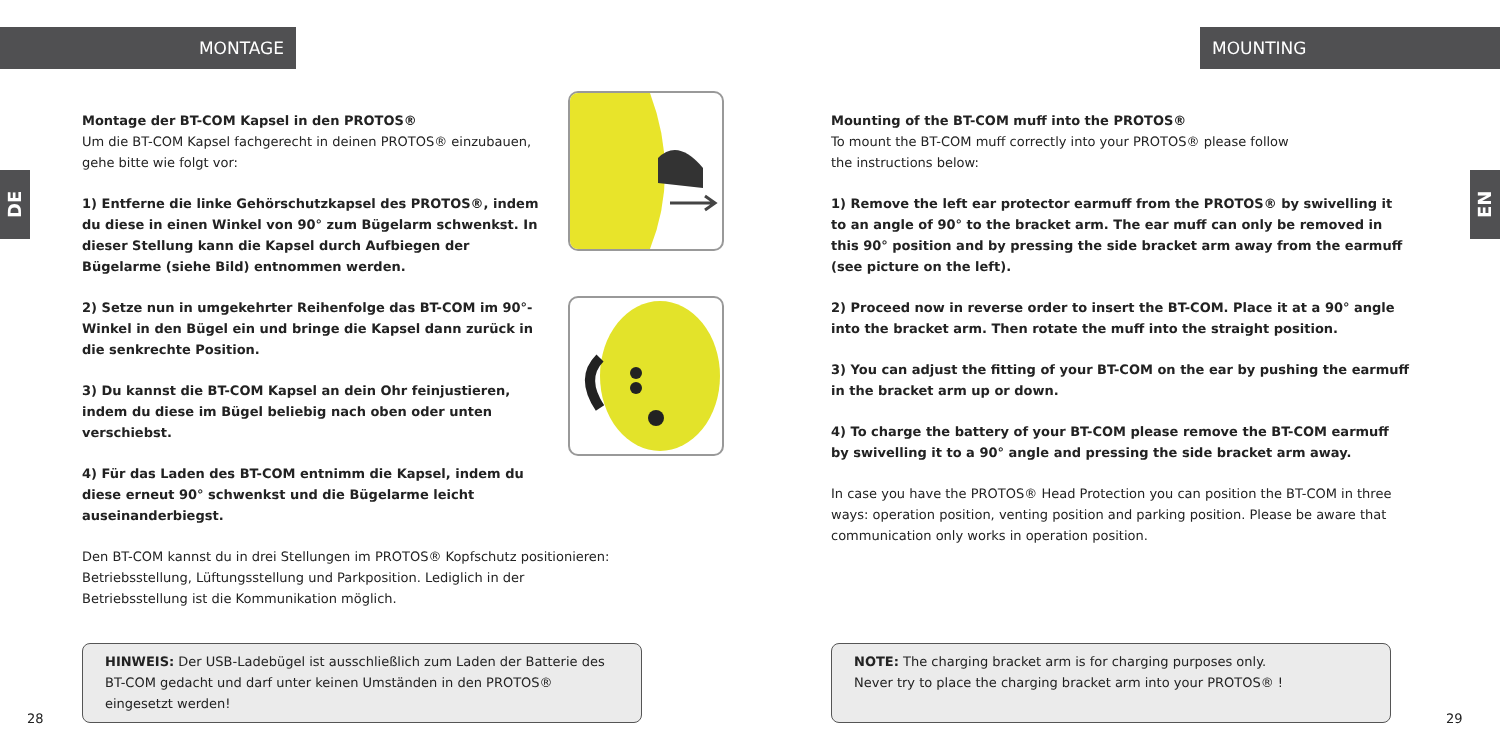MONTAGE
DE
Montage der BT-COM Kapsel in den PROTOS®
Um die BT-COM Kapsel fachgerecht in deinen PROTOS® einzubauen, gehe bitte wie folgt vor:
1) Entferne die linke Gehörschutzkapsel des PROTOS®, indem du diese in einen Winkel von 90° zum Bügelarm schwenkst. In dieser Stellung kann die Kapsel durch Aufbiegen der Bügelarme (siehe Bild) entnommen werden.
2) Setze nun in umgekehrter Reihenfolge das BT-COM im 90°-Winkel in den Bügel ein und bringe die Kapsel dann zurück in die senkrechte Position.
3) Du kannst die BT-COM Kapsel an dein Ohr feinjustieren, indem du diese im Bügel beliebig nach oben oder unten verschiebst.
4) Für das Laden des BT-COM entnimm die Kapsel, indem du diese erneut 90° schwenkst und die Bügelarme leicht auseinanderbiegst.
Den BT-COM kannst du in drei Stellungen im PROTOS® Kopfschutz positionieren: Betriebsstellung, Lüftungsstellung und Parkposition. Lediglich in der Betriebsstellung ist die Kommunikation möglich.
HINWEIS: Der USB-Ladebügel ist ausschließlich zum Laden der Batterie des BT-COM gedacht und darf unter keinen Umständen in den PROTOS® eingesetzt werden!
28
MOUNTING
EN
Mounting of the BT-COM muff into the PROTOS®
To mount the BT-COM muff correctly into your PROTOS® please follow
the instructions below:
1) Remove the left ear protector earmuff from the PROTOS® by swivelling it to an angle of 90° to the bracket arm. The ear muff can only be removed in this 90° position and by pressing the side bracket arm away from the earmuff (see picture on the left).
2) Proceed now in reverse order to insert the BT-COM. Place it at a 90° angle into the bracket arm. Then rotate the muff into the straight position.
3) You can adjust the fitting of your BT-COM on the ear by pushing the earmuff in the bracket arm up or down.
4) To charge the battery of your BT-COM please remove the BT-COM earmuff by swivelling it to a 90° angle and pressing the side bracket arm away.
In case you have the PROTOS® Head Protection you can position the BT-COM in three ways: operation position, venting position and parking position. Please be aware that communication only works in operation position.
NOTE: The charging bracket arm is for charging purposes only.
Never try to place the charging bracket arm into your PROTOS® !
29